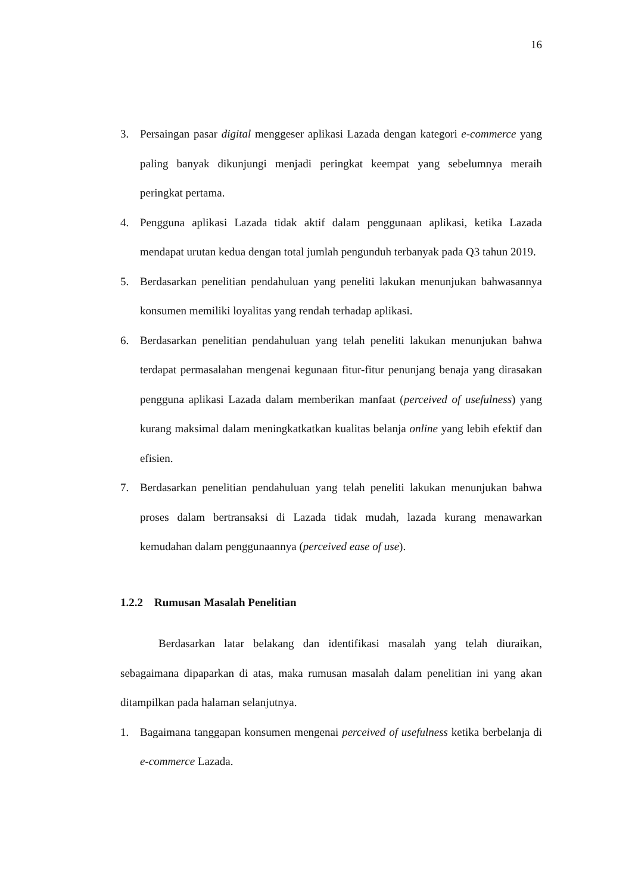16
3. Persaingan pasar digital menggeser aplikasi Lazada dengan kategori e-commerce yang paling banyak dikunjungi menjadi peringkat keempat yang sebelumnya meraih peringkat pertama.
4. Pengguna aplikasi Lazada tidak aktif dalam penggunaan aplikasi, ketika Lazada mendapat urutan kedua dengan total jumlah pengunduh terbanyak pada Q3 tahun 2019.
5. Berdasarkan penelitian pendahuluan yang peneliti lakukan menunjukan bahwasannya konsumen memiliki loyalitas yang rendah terhadap aplikasi.
6. Berdasarkan penelitian pendahuluan yang telah peneliti lakukan menunjukan bahwa terdapat permasalahan mengenai kegunaan fitur-fitur penunjang benaja yang dirasakan pengguna aplikasi Lazada dalam memberikan manfaat (perceived of usefulness) yang kurang maksimal dalam meningkatkatkan kualitas belanja online yang lebih efektif dan efisien.
7. Berdasarkan penelitian pendahuluan yang telah peneliti lakukan menunjukan bahwa proses dalam bertransaksi di Lazada tidak mudah, lazada kurang menawarkan kemudahan dalam penggunaannya (perceived ease of use).
1.2.2 Rumusan Masalah Penelitian
Berdasarkan latar belakang dan identifikasi masalah yang telah diuraikan, sebagaimana dipaparkan di atas, maka rumusan masalah dalam penelitian ini yang akan ditampilkan pada halaman selanjutnya.
1. Bagaimana tanggapan konsumen mengenai perceived of usefulness ketika berbelanja di e-commerce Lazada.